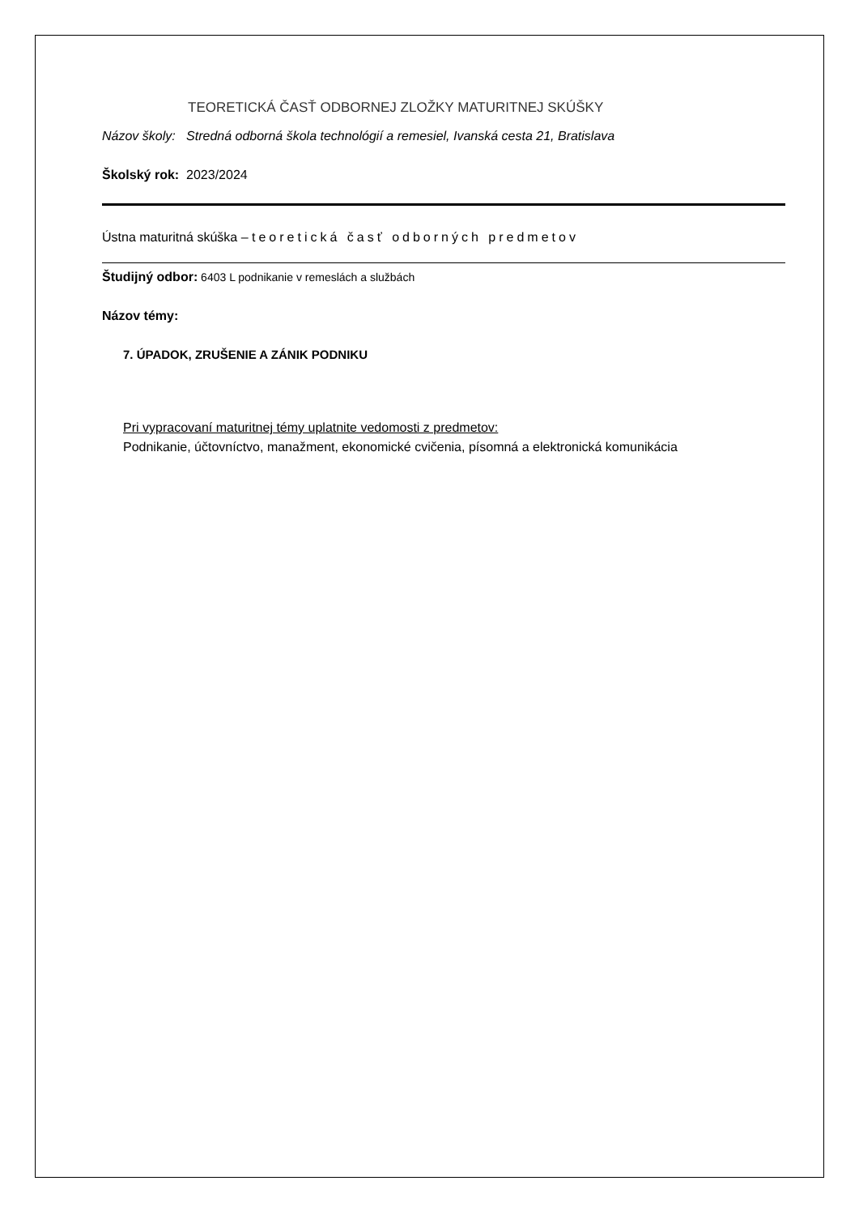TEORETICKÁ ČASŤ ODBORNEJ ZLOŽKY MATURITNEJ SKÚŠKY
Názov školy: Stredná odborná škola technológií a remesiel, Ivanská cesta 21, Bratislava
Školský rok: 2023/2024
Ústna maturitná skúška – teoretická časť odborných predmetov
Študijný odbor: 6403 L podnikanie v remeslách a službách
Názov témy:
7. ÚPADOK, ZRUŠENIE A ZÁNIK PODNIKU
Pri vypracovaní maturitnej témy uplatnite vedomosti z predmetov:
Podnikanie, účtovníctvo, manažment, ekonomické cvičenia, písomná a elektronická komunikácia